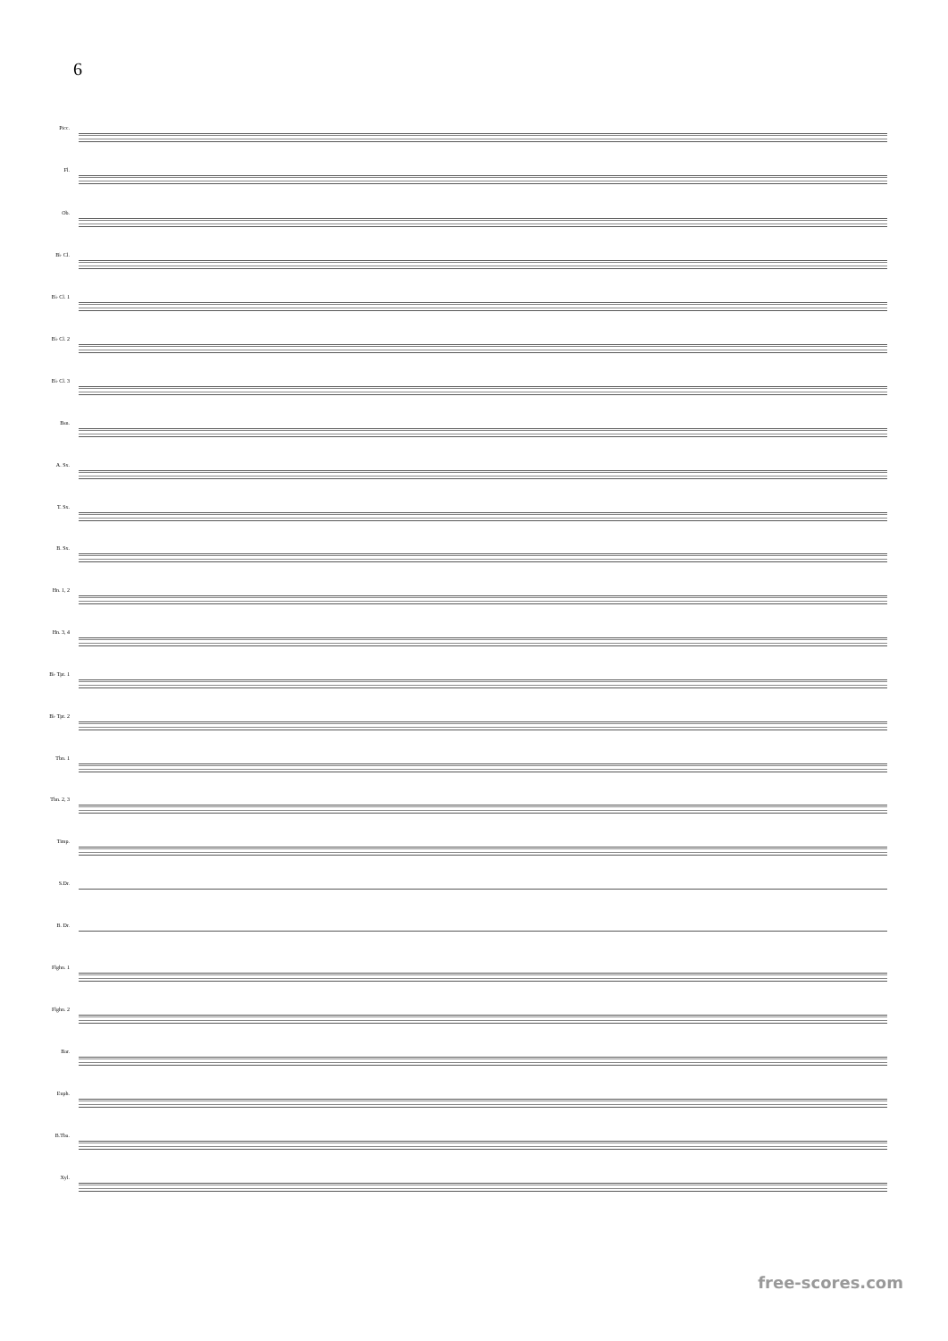6
Picc.
Fl.
Ob.
B♭ Cl.
B♭ Cl. 1
B♭ Cl. 2
B♭ Cl. 3
Bsn.
A. Sx.
T. Sx.
B. Sx.
Hn. 1, 2
Hn. 3, 4
B♭ Tpt. 1
B♭ Tpt. 2
Tbn. 1
Tbn. 2, 3
Timp.
S.Dr.
B. Dr.
Flghn. 1
Flghn. 2
Bar.
Euph.
B.Tba.
Xyl.
free-scores.com